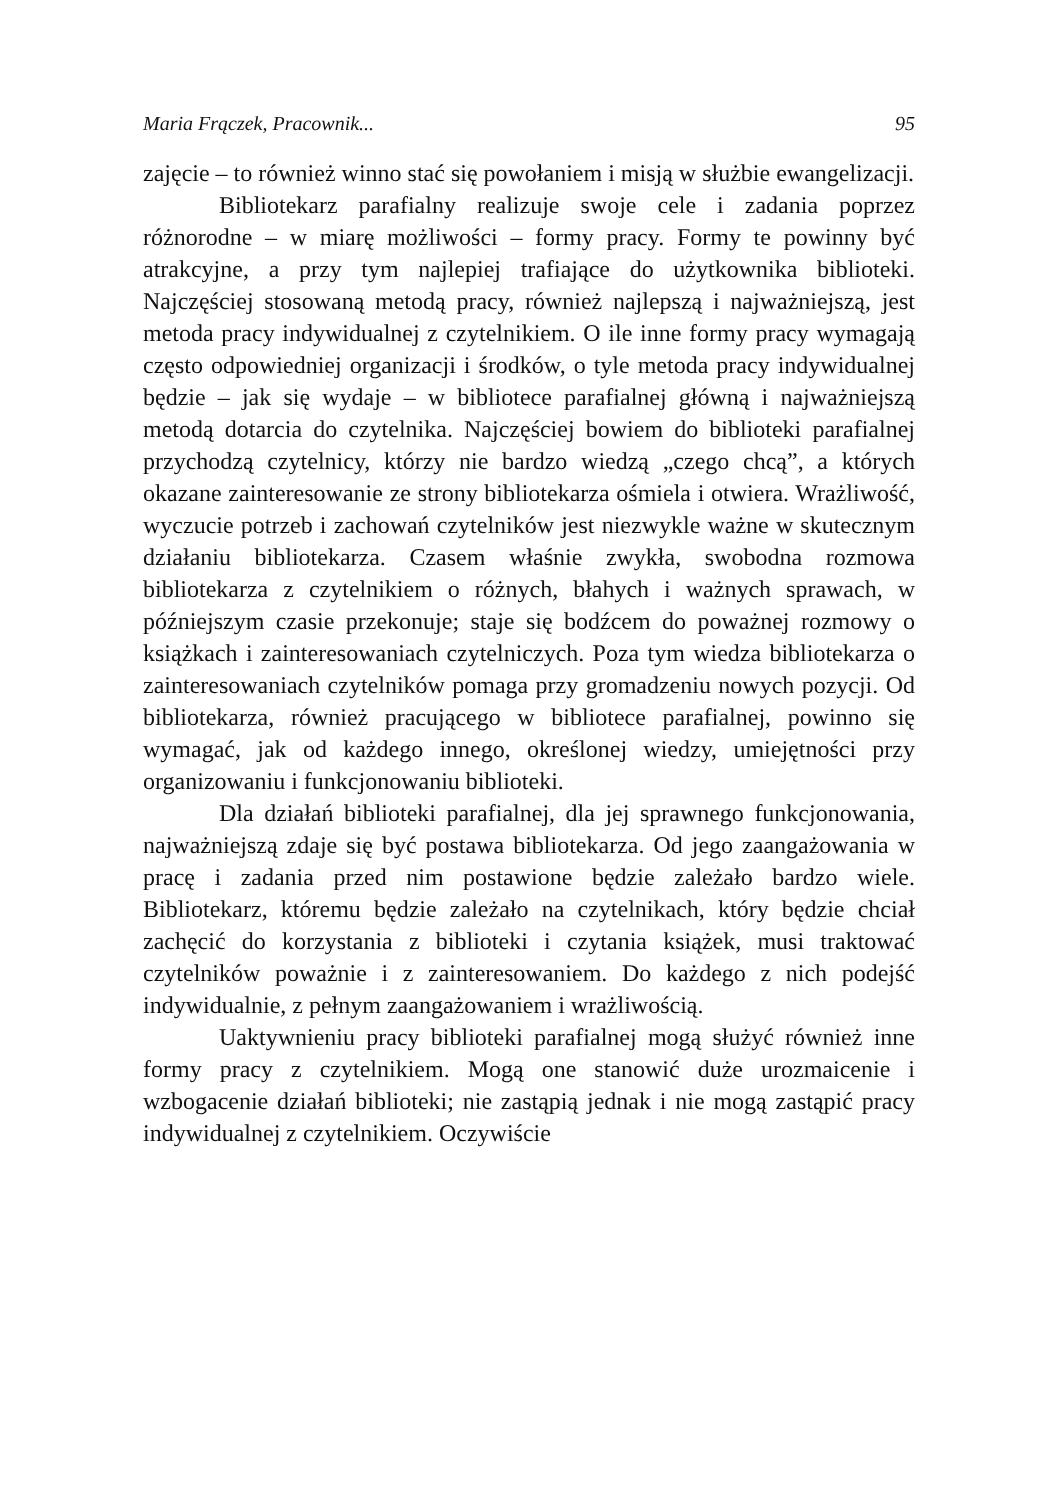Maria Frączek, Pracownik... 95
zajęcie – to również winno stać się powołaniem i misją w służbie ewangelizacji.
Bibliotekarz parafialny realizuje swoje cele i zadania poprzez różnorodne – w miarę możliwości – formy pracy. Formy te powinny być atrakcyjne, a przy tym najlepiej trafiające do użytkownika biblioteki. Najczęściej stosowaną metodą pracy, również najlepszą i najważniejszą, jest metoda pracy indywidualnej z czytelnikiem. O ile inne formy pracy wymagają często odpowiedniej organizacji i środków, o tyle metoda pracy indywidualnej będzie – jak się wydaje – w bibliotece parafialnej główną i najważniejszą metodą dotarcia do czytelnika. Najczęściej bowiem do biblioteki parafialnej przychodzą czytelnicy, którzy nie bardzo wiedzą „czego chcą”, a których okazane zainteresowanie ze strony bibliotekarza ośmiela i otwiera. Wrażliwość, wyczucie potrzeb i zachowań czytelników jest niezwykle ważne w skutecznym działaniu bibliotekarza. Czasem właśnie zwykła, swobodna rozmowa bibliotekarza z czytelnikiem o różnych, błahych i ważnych sprawach, w późniejszym czasie przekonuje; staje się bodźcem do poważnej rozmowy o książkach i zainteresowaniach czytelniczych. Poza tym wiedza bibliotekarza o zainteresowaniach czytelników pomaga przy gromadzeniu nowych pozycji. Od bibliotekarza, również pracującego w bibliotece parafialnej, powinno się wymagać, jak od każdego innego, określonej wiedzy, umiejętności przy organizowaniu i funkcjonowaniu biblioteki.
Dla działań biblioteki parafialnej, dla jej sprawnego funkcjonowania, najważniejszą zdaje się być postawa bibliotekarza. Od jego zaangażowania w pracę i zadania przed nim postawione będzie zależało bardzo wiele. Bibliotekarz, któremu będzie zależało na czytelnikach, który będzie chciał zachęcić do korzystania z biblioteki i czytania książek, musi traktować czytelników poważnie i z zainteresowaniem. Do każdego z nich podejść indywidualnie, z pełnym zaangażowaniem i wrażliwością.
Uaktywnieniu pracy biblioteki parafialnej mogą służyć również inne formy pracy z czytelnikiem. Mogą one stanowić duże urozmaicenie i wzbogacenie działań biblioteki; nie zastąpią jednak i nie mogą zastąpić pracy indywidualnej z czytelnikiem. Oczywiście